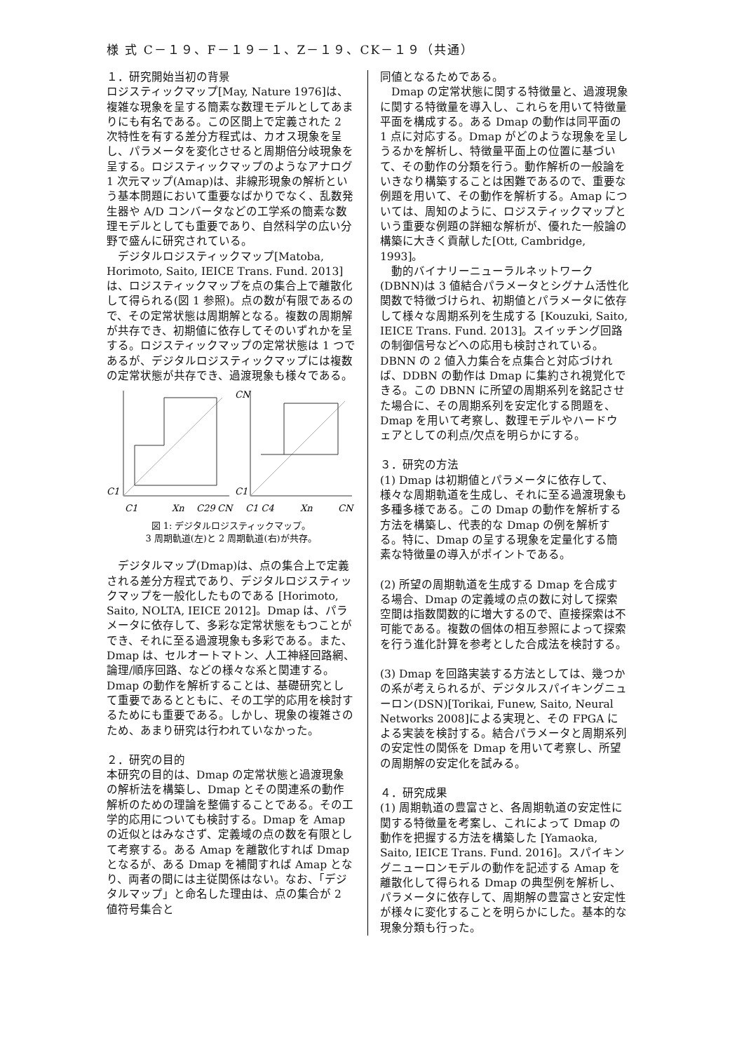様 式 C－１９、F－１９－１、Z－１９、CK－１９（共通）
１．研究開始当初の背景
ロジスティックマップ[May, Nature 1976]は、複雑な現象を呈する簡素な数理モデルとしてあまりにも有名である。この区間上で定義された 2 次特性を有する差分方程式は、カオス現象を呈し、パラメータを変化させると周期倍分岐現象を呈する。ロジスティックマップのようなアナログ 1 次元マップ(Amap)は、非線形現象の解析という基本問題において重要なばかりでなく、乱数発生器や A/D コンバータなどの工学系の簡素な数理モデルとしても重要であり、自然科学の広い分野で盛んに研究されている。
　デジタルロジスティックマップ[Matoba, Horimoto, Saito, IEICE Trans. Fund. 2013] は、ロジスティックマップを点の集合上で離散化して得られる(図 1 参照)。点の数が有限であるので、その定常状態は周期解となる。複数の周期解が共存でき、初期値に依存してそのいずれかを呈する。ロジスティックマップの定常状態は 1 つであるが、デジタルロジスティックマップには複数の定常状態が共存でき、過渡現象も様々である。
C1
C1
Xn
C29
CN
CN
C1
C1 C4
Xn
CN
図 1: デジタルロジスティックマップ。
3 周期軌道(左)と 2 周期軌道(右)が共存。
　デジタルマップ(Dmap)は、点の集合上で定義される差分方程式であり、デジタルロジスティックマップを一般化したものである [Horimoto, Saito, NOLTA, IEICE 2012]。Dmap は、パラメータに依存して、多彩な定常状態をもつことができ、それに至る過渡現象も多彩である。また、Dmap は、セルオートマトン、人工神経回路網、論理/順序回路、などの様々な系と関連する。Dmap の動作を解析することは、基礎研究として重要であるとともに、その工学的応用を検討するためにも重要である。しかし、現象の複雑さのため、あまり研究は行われていなかった。
２．研究の目的
本研究の目的は、Dmap の定常状態と過渡現象の解析法を構築し、Dmap とその関連系の動作解析のための理論を整備することである。その工学的応用についても検討する。Dmap を Amap の近似とはみなさず、定義域の点の数を有限として考察する。ある Amap を離散化すれば Dmap となるが、ある Dmap を補間すれば Amap となり、両者の間には主従関係はない。なお、「デジタルマップ」と命名した理由は、点の集合が 2 値符号集合と
同値となるためである。
　Dmap の定常状態に関する特徴量と、過渡現象に関する特徴量を導入し、これらを用いて特徴量平面を構成する。ある Dmap の動作は同平面の 1 点に対応する。Dmap がどのような現象を呈しうるかを解析し、特徴量平面上の位置に基づいて、その動作の分類を行う。動作解析の一般論をいきなり構築することは困難であるので、重要な例題を用いて、その動作を解析する。Amap については、周知のように、ロジスティックマップという重要な例題の詳細な解析が、優れた一般論の構築に大きく貢献した[Ott, Cambridge, 1993]。
　動的バイナリーニューラルネットワーク (DBNN)は 3 値結合パラメータとシグナム活性化関数で特徴づけられ、初期値とパラメータに依存して様々な周期系列を生成する [Kouzuki, Saito, IEICE Trans. Fund. 2013]。スイッチング回路の制御信号などへの応用も検討されている。DBNN の 2 値入力集合を点集合と対応づければ、DDBN の動作は Dmap に集約され視覚化できる。この DBNN に所望の周期系列を銘記させた場合に、その周期系列を安定化する問題を、Dmap を用いて考察し、数理モデルやハードウェアとしての利点/欠点を明らかにする。
３．研究の方法
(1) Dmap は初期値とパラメータに依存して、様々な周期軌道を生成し、それに至る過渡現象も多種多様である。この Dmap の動作を解析する方法を構築し、代表的な Dmap の例を解析する。特に、Dmap の呈する現象を定量化する簡素な特徴量の導入がポイントである。
(2) 所望の周期軌道を生成する Dmap を合成する場合、Dmap の定義域の点の数に対して探索空間は指数関数的に増大するので、直接探索は不可能である。複数の個体の相互参照によって探索を行う進化計算を参考とした合成法を検討する。
(3) Dmap を回路実装する方法としては、幾つかの系が考えられるが、デジタルスパイキングニューロン(DSN)[Torikai, Funew, Saito, Neural Networks 2008]による実現と、その FPGA による実装を検討する。結合パラメータと周期系列の安定性の関係を Dmap を用いて考察し、所望の周期解の安定化を試みる。
４．研究成果
(1) 周期軌道の豊富さと、各周期軌道の安定性に関する特徴量を考案し、これによって Dmap の動作を把握する方法を構築した [Yamaoka, Saito, IEICE Trans. Fund. 2016]。スパイキングニューロンモデルの動作を記述する Amap を離散化して得られる Dmap の典型例を解析し、パラメータに依存して、周期解の豊富さと安定性が様々に変化することを明らかにした。基本的な現象分類も行った。